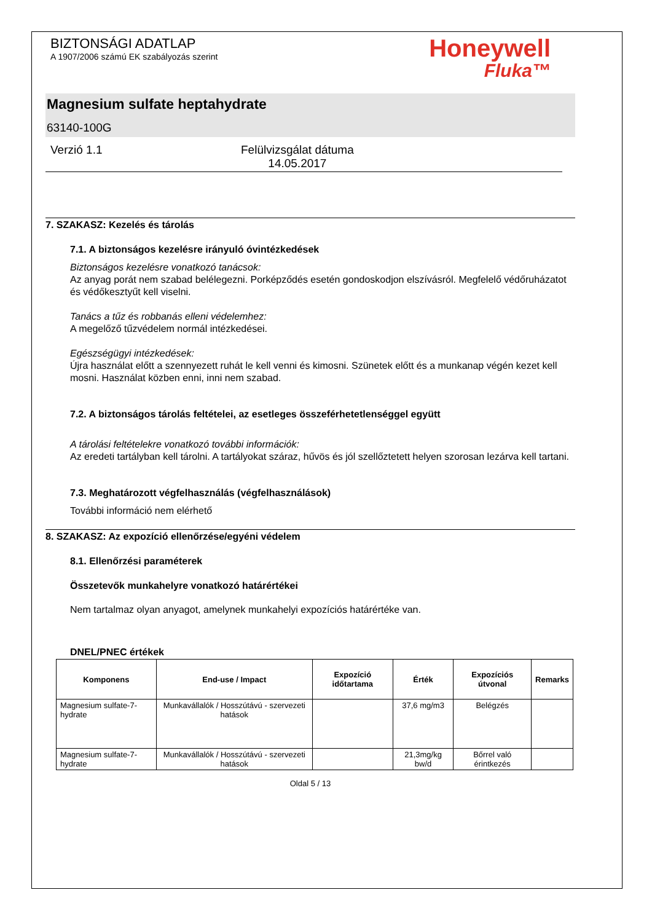BIZTONSÁGI ADATLAP
A 1907/2006 számú EK szabályozás szerint
Honeywell
Fluka™
Magnesium sulfate heptahydrate
63140-100G
Verzió 1.1 Felülvizsgálat dátuma
14.05.2017
7. SZAKASZ: Kezelés és tárolás
7.1. A biztonságos kezelésre irányuló óvintézkedések
Biztonságos kezelésre vonatkozó tanácsok:
Az anyag porát nem szabad belélegezni. Porképződés esetén gondoskodjon elszívásról. Megfelelő védőruházatot és védőkesztyűt kell viselni.
Tanács a tűz és robbanás elleni védelemhez:
A megelőző tűzvédelem normál intézkedései.
Egészségügyi intézkedések:
Újra használat előtt a szennyezett ruhát le kell venni és kimosni. Szünetek előtt és a munkanap végén kezet kell mosni. Használat közben enni, inni nem szabad.
7.2. A biztonságos tárolás feltételei, az esetleges összeférhetetlenséggel együtt
A tárolási feltételekre vonatkozó további információk:
Az eredeti tartályban kell tárolni. A tartályokat száraz, hűvös és jól szellőztetett helyen szorosan lezárva kell tartani.
7.3. Meghatározott végfelhasználás (végfelhasználások)
További információ nem elérhető
8. SZAKASZ: Az expozíció ellenőrzése/egyéni védelem
8.1. Ellenőrzési paraméterek
Összetevők munkahelyre vonatkozó határértékei
Nem tartalmaz olyan anyagot, amelynek munkahelyi expozíciós határértéke van.
DNEL/PNEC értékek
| Komponens | End-use / Impact | Expozíció időtartama | Érték | Expozíciós útvonal | Remarks |
| --- | --- | --- | --- | --- | --- |
| Magnesium sulfate-7-hydrate | Munkavállalók / Hosszútávú - szervezeti hatások | | 37,6 mg/m3 | Belégzés | |
| Magnesium sulfate-7-hydrate | Munkavállalók / Hosszútávú - szervezeti hatások | | 21,3mg/kg bw/d | Bőrrel való érintkezés | |
Oldal 5 / 13